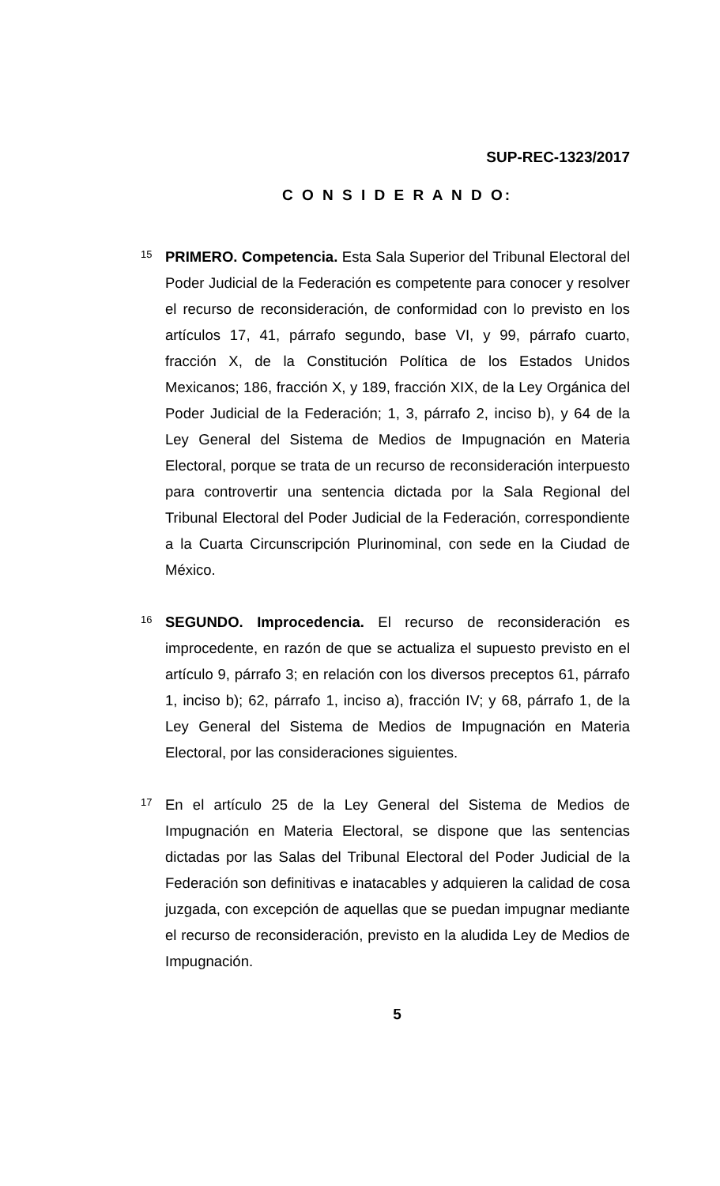SUP-REC-1323/2017
C O N S I D E R A N D O:
15
PRIMERO. Competencia. Esta Sala Superior del Tribunal Electoral del Poder Judicial de la Federación es competente para conocer y resolver el recurso de reconsideración, de conformidad con lo previsto en los artículos 17, 41, párrafo segundo, base VI, y 99, párrafo cuarto, fracción X, de la Constitución Política de los Estados Unidos Mexicanos; 186, fracción X, y 189, fracción XIX, de la Ley Orgánica del Poder Judicial de la Federación; 1, 3, párrafo 2, inciso b), y 64 de la Ley General del Sistema de Medios de Impugnación en Materia Electoral, porque se trata de un recurso de reconsideración interpuesto para controvertir una sentencia dictada por la Sala Regional del Tribunal Electoral del Poder Judicial de la Federación, correspondiente a la Cuarta Circunscripción Plurinominal, con sede en la Ciudad de México.
16
SEGUNDO. Improcedencia. El recurso de reconsideración es improcedente, en razón de que se actualiza el supuesto previsto en el artículo 9, párrafo 3; en relación con los diversos preceptos 61, párrafo 1, inciso b); 62, párrafo 1, inciso a), fracción IV; y 68, párrafo 1, de la Ley General del Sistema de Medios de Impugnación en Materia Electoral, por las consideraciones siguientes.
17
En el artículo 25 de la Ley General del Sistema de Medios de Impugnación en Materia Electoral, se dispone que las sentencias dictadas por las Salas del Tribunal Electoral del Poder Judicial de la Federación son definitivas e inatacables y adquieren la calidad de cosa juzgada, con excepción de aquellas que se puedan impugnar mediante el recurso de reconsideración, previsto en la aludida Ley de Medios de Impugnación.
5